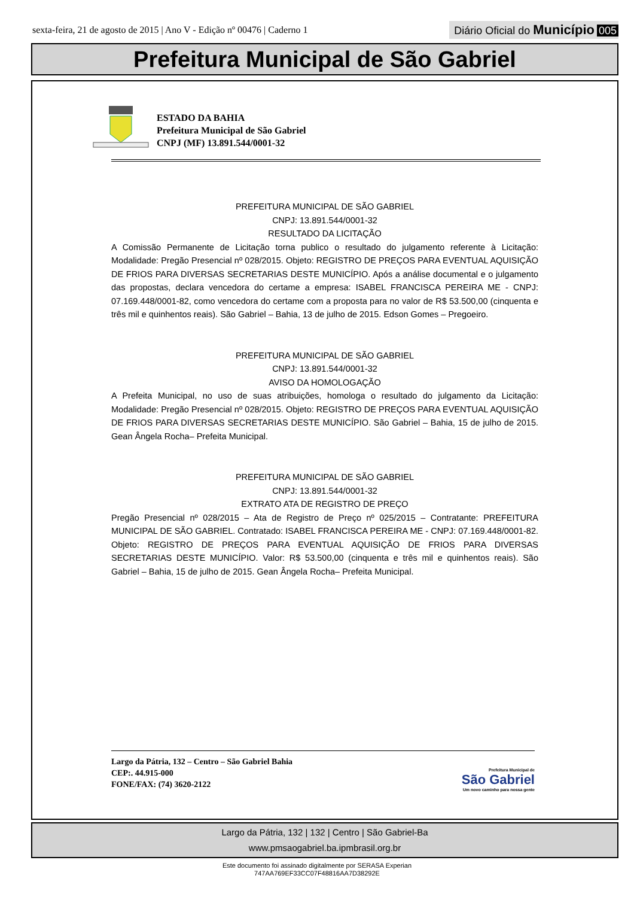sexta-feira, 21 de agosto de 2015 | Ano V - Edição nº 00476 | Caderno 1
Diário Oficial do Município 005
Prefeitura Municipal de São Gabriel
ESTADO DA BAHIA
Prefeitura Municipal de São Gabriel
CNPJ (MF) 13.891.544/0001-32
PREFEITURA MUNICIPAL DE SÃO GABRIEL
CNPJ: 13.891.544/0001-32
RESULTADO DA LICITAÇÃO
A Comissão Permanente de Licitação torna publico o resultado do julgamento referente à Licitação: Modalidade: Pregão Presencial nº 028/2015. Objeto: REGISTRO DE PREÇOS PARA EVENTUAL AQUISIÇÃO DE FRIOS PARA DIVERSAS SECRETARIAS DESTE MUNICÍPIO. Após a análise documental e o julgamento das propostas, declara vencedora do certame a empresa: ISABEL FRANCISCA PEREIRA ME - CNPJ: 07.169.448/0001-82, como vencedora do certame com a proposta para no valor de R$ 53.500,00 (cinquenta e três mil e quinhentos reais). São Gabriel – Bahia, 13 de julho de 2015. Edson Gomes – Pregoeiro.
PREFEITURA MUNICIPAL DE SÃO GABRIEL
CNPJ: 13.891.544/0001-32
AVISO DA HOMOLOGAÇÃO
A Prefeita Municipal, no uso de suas atribuições, homologa o resultado do julgamento da Licitação: Modalidade: Pregão Presencial nº 028/2015. Objeto: REGISTRO DE PREÇOS PARA EVENTUAL AQUISIÇÃO DE FRIOS PARA DIVERSAS SECRETARIAS DESTE MUNICÍPIO. São Gabriel – Bahia, 15 de julho de 2015. Gean Ângela Rocha– Prefeita Municipal.
PREFEITURA MUNICIPAL DE SÃO GABRIEL
CNPJ: 13.891.544/0001-32
EXTRATO ATA DE REGISTRO DE PREÇO
Pregão Presencial nº 028/2015 – Ata de Registro de Preço nº 025/2015 – Contratante: PREFEITURA MUNICIPAL DE SÃO GABRIEL. Contratado: ISABEL FRANCISCA PEREIRA ME - CNPJ: 07.169.448/0001-82. Objeto: REGISTRO DE PREÇOS PARA EVENTUAL AQUISIÇÃO DE FRIOS PARA DIVERSAS SECRETARIAS DESTE MUNICÍPIO. Valor: R$ 53.500,00 (cinquenta e três mil e quinhentos reais). São Gabriel – Bahia, 15 de julho de 2015. Gean Ângela Rocha– Prefeita Municipal.
Largo da Pátria, 132 – Centro – São Gabriel Bahia
CEP:. 44.915-000
FONE/FAX: (74) 3620-2122
Prefeitura Municipal de
São Gabriel
Um novo caminho para nossa gente
Largo da Pátria, 132 | 132 | Centro | São Gabriel-Ba
www.pmsaogabriel.ba.ipmbrasil.org.br
Este documento foi assinado digitalmente por SERASA Experian
747AA769EF33CC07F48816AA7D38292E